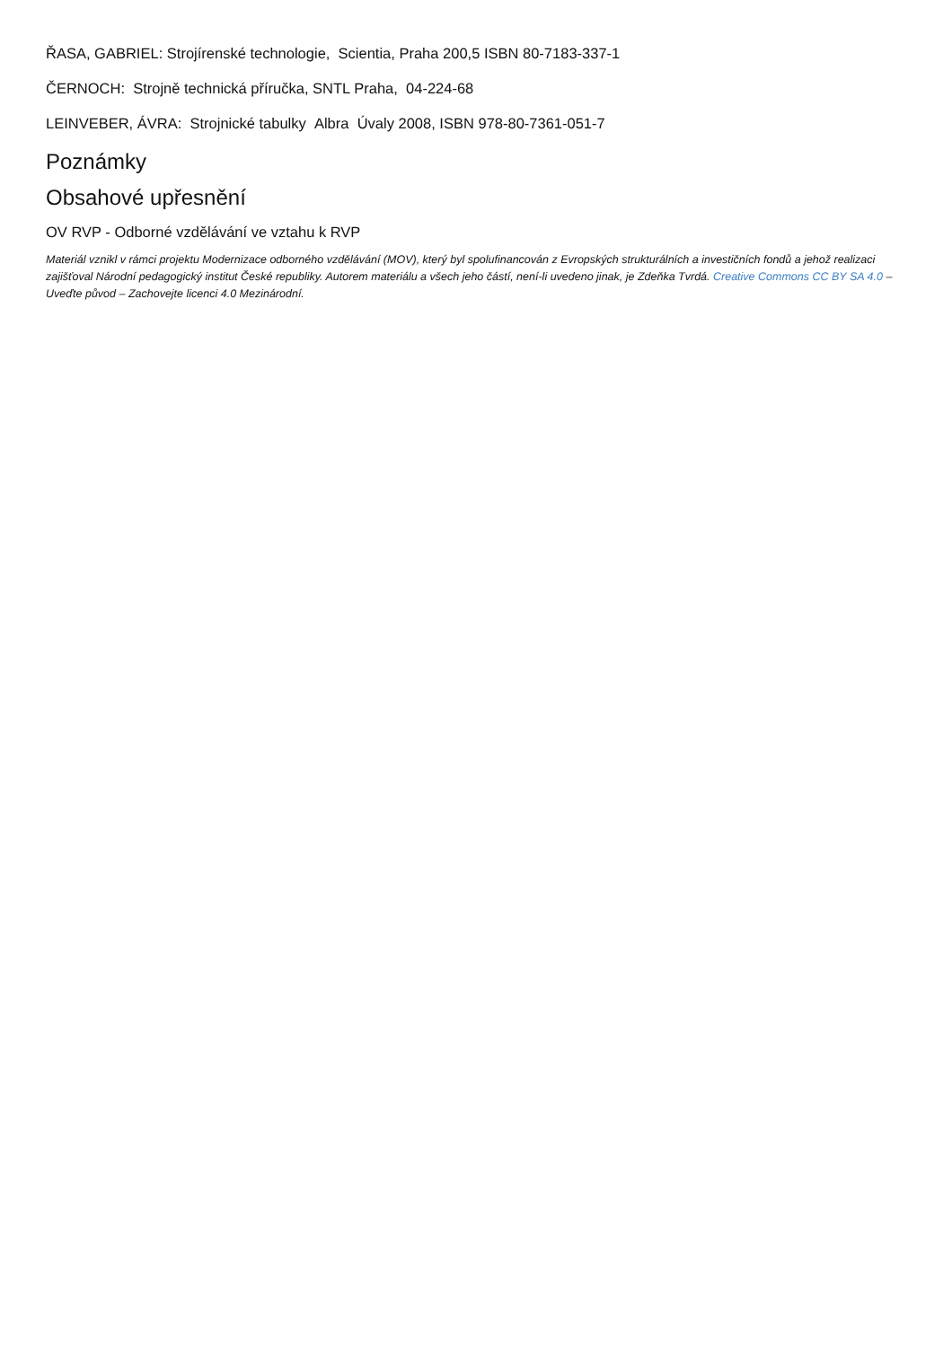ŘASA, GABRIEL: Strojírenské technologie, Scientia, Praha 200,5 ISBN 80-7183-337-1
ČERNOCH: Strojně technická příručka, SNTL Praha, 04-224-68
LEINVEBER, ÁVRA: Strojnické tabulky Albra Úvaly 2008, ISBN 978-80-7361-051-7
Poznámky
Obsahové upřesnění
OV RVP - Odborné vzdělávání ve vztahu k RVP
Materiál vznikl v rámci projektu Modernizace odborného vzdělávání (MOV), který byl spolufinancován z Evropských strukturálních a investičních fondů a jehož realizaci zajišťoval Národní pedagogický institut České republiky. Autorem materiálu a všech jeho částí, není-li uvedeno jinak, je Zdeňka Tvrdá. Creative Commons CC BY SA 4.0 – Uveďte původ – Zachovejte licenci 4.0 Mezinárodní.